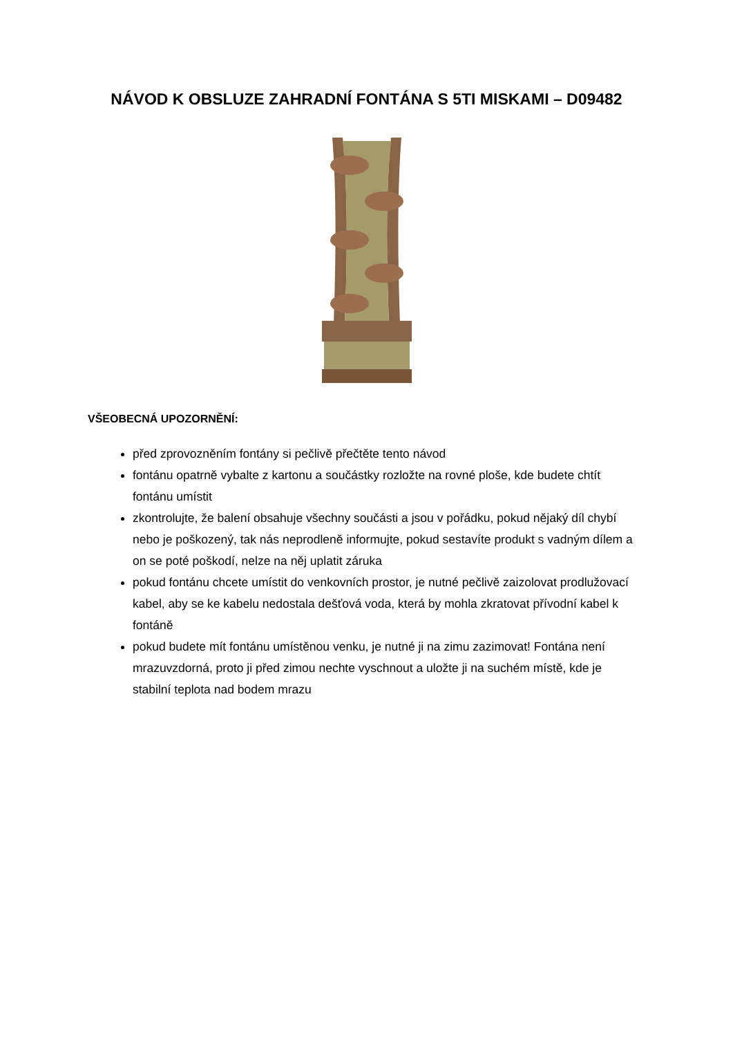NÁVOD K OBSLUZE ZAHRADNÍ FONTÁNA S 5TI MISKAMI – D09482
VŠEOBECNÁ UPOZORNĚNÍ:
před zprovozněním fontány si pečlivě přečtěte tento návod
fontánu opatrně vybalte z kartonu a součástky rozložte na rovné ploše, kde budete chtít fontánu umístit
zkontrolujte, že balení obsahuje všechny součásti a jsou v pořádku, pokud nějaký díl chybí nebo je poškozený, tak nás neprodleně informujte, pokud sestavíte produkt s vadným dílem a on se poté poškodí, nelze na něj uplatit záruka
pokud fontánu chcete umístit do venkovních prostor, je nutné pečlivě zaizolovat prodlužovací kabel, aby se ke kabelu nedostala dešťová voda, která by mohla zkratovat přívodní kabel k fontáně
pokud budete mít fontánu umístěnou venku, je nutné ji na zimu zazimovat! Fontána není mrazuvzdorná, proto ji před zimou nechte vyschnout a uložte ji na suchém místě, kde je stabilní teplota nad bodem mrazu